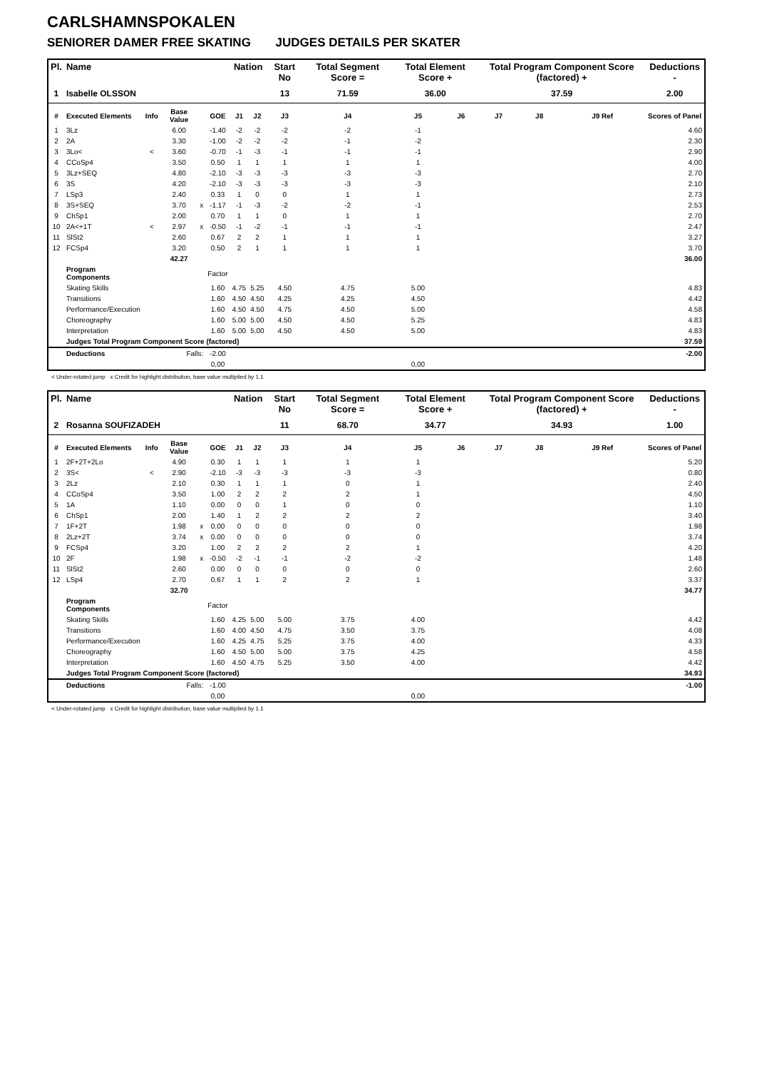CARLSHAMNSPOKALEN
SENIORER DAMER FREE SKATING JUDGES DETAILS PER SKATER
| Pl. | Name | | | | | Nation | | Start No | Total Segment Score = | Total Element Score + | | Total Program Component Score (factored) + | | | Deductions - |
| --- | --- | --- | --- | --- | --- | --- | --- | --- | --- | --- | --- | --- | --- | --- | --- |
| 1 | Isabelle OLSSON | | | | | | | 13 | 71.59 | 36.00 | | 37.59 | | | 2.00 |
| # | Executed Elements | Info | Base Value | | GOE | J1 | J2 | J3 | J4 | J5 | J6 | J7 | J8 | J9 Ref | Scores of Panel |
| 1 | 3Lz | | 6.00 | | -1.40 | -2 | -2 | -2 | -2 | -1 | | | | | 4.60 |
| 2 | 2A | | 3.30 | | -1.00 | -2 | -2 | -2 | -1 | -2 | | | | | 2.30 |
| 3 | 3Lo< | < | 3.60 | | -0.70 | -1 | -3 | -1 | -1 | -1 | | | | | 2.90 |
| 4 | CCoSp4 | | 3.50 | | 0.50 | 1 | 1 | 1 | 1 | 1 | | | | | 4.00 |
| 5 | 3Lz+SEQ | | 4.80 | | -2.10 | -3 | -3 | -3 | -3 | -3 | | | | | 2.70 |
| 6 | 3S | | 4.20 | | -2.10 | -3 | -3 | -3 | -3 | -3 | | | | | 2.10 |
| 7 | LSp3 | | 2.40 | | 0.33 | 1 | 0 | 0 | 1 | 1 | | | | | 2.73 |
| 8 | 3S+SEQ | | 3.70 | x | -1.17 | -1 | -3 | -2 | -2 | -1 | | | | | 2.53 |
| 9 | ChSp1 | | 2.00 | | 0.70 | 1 | 1 | 0 | 1 | 1 | | | | | 2.70 |
| 10 | 2A<+1T | < | 2.97 | x | -0.50 | -1 | -2 | -1 | -1 | -1 | | | | | 2.47 |
| 11 | SlSt2 | | 2.60 | | 0.67 | 2 | 2 | 1 | 1 | 1 | | | | | 3.27 |
| 12 | FCSp4 | | 3.20 | | 0.50 | 2 | 1 | 1 | 1 | 1 | | | | | 3.70 |
| | | | 42.27 | | | | | | | | | | | | 36.00 |
| | Program Components | | | | Factor | | | | | | | | | | |
| | Skating Skills | | | | 1.60 | 4.75 | 5.25 | 4.50 | 4.75 | 5.00 | | | | | 4.83 |
| | Transitions | | | | 1.60 | 4.50 | 4.50 | 4.25 | 4.25 | 4.50 | | | | | 4.42 |
| | Performance/Execution | | | | 1.60 | 4.50 | 4.50 | 4.75 | 4.50 | 5.00 | | | | | 4.58 |
| | Choreography | | | | 1.60 | 5.00 | 5.00 | 4.50 | 4.50 | 5.25 | | | | | 4.83 |
| | Interpretation | | | | 1.60 | 5.00 | 5.00 | 4.50 | 4.50 | 5.00 | | | | | 4.83 |
| | Judges Total Program Component Score (factored) | | | | | | | | | | | | | | 37.59 |
| | Deductions | Falls: | | | -2.00 | | | | | | | | | | -2.00 |
| | | | | | 0,00 | | | | | 0,00 | | | | | |
< Under-rotated jump x Credit for highlight distribution, base value multiplied by 1.1
| Pl. | Name | | | | | Nation | | Start No | Total Segment Score = | Total Element Score + | | Total Program Component Score (factored) + | | | Deductions - |
| --- | --- | --- | --- | --- | --- | --- | --- | --- | --- | --- | --- | --- | --- | --- | --- |
| 2 | Rosanna SOUFIZADEH | | | | | | | 11 | 68.70 | 34.77 | | 34.93 | | | 1.00 |
| # | Executed Elements | Info | Base Value | | GOE | J1 | J2 | J3 | J4 | J5 | J6 | J7 | J8 | J9 Ref | Scores of Panel |
| 1 | 2F+2T+2Lo | | 4.90 | | 0.30 | 1 | 1 | 1 | 1 | 1 | | | | | 5.20 |
| 2 | 3S< | < | 2.90 | | -2.10 | -3 | -3 | -3 | -3 | -3 | | | | | 0.80 |
| 3 | 2Lz | | 2.10 | | 0.30 | 1 | 1 | 1 | 0 | 1 | | | | | 2.40 |
| 4 | CCoSp4 | | 3.50 | | 1.00 | 2 | 2 | 2 | 2 | 1 | | | | | 4.50 |
| 5 | 1A | | 1.10 | | 0.00 | 0 | 0 | 1 | 0 | 0 | | | | | 1.10 |
| 6 | ChSp1 | | 2.00 | | 1.40 | 1 | 2 | 2 | 2 | 2 | | | | | 3.40 |
| 7 | 1F+2T | | 1.98 | x | 0.00 | 0 | 0 | 0 | 0 | 0 | | | | | 1.98 |
| 8 | 2Lz+2T | | 3.74 | x | 0.00 | 0 | 0 | 0 | 0 | 0 | | | | | 3.74 |
| 9 | FCSp4 | | 3.20 | | 1.00 | 2 | 2 | 2 | 2 | 1 | | | | | 4.20 |
| 10 | 2F | | 1.98 | x | -0.50 | -2 | -1 | -1 | -2 | -2 | | | | | 1.48 |
| 11 | SlSt2 | | 2.60 | | 0.00 | 0 | 0 | 0 | 0 | 0 | | | | | 2.60 |
| 12 | LSp4 | | 2.70 | | 0.67 | 1 | 1 | 2 | 2 | 1 | | | | | 3.37 |
| | | | 32.70 | | | | | | | | | | | | 34.77 |
| | Program Components | | | | Factor | | | | | | | | | | |
| | Skating Skills | | | | 1.60 | 4.25 | 5.00 | 5.00 | 3.75 | 4.00 | | | | | 4.42 |
| | Transitions | | | | 1.60 | 4.00 | 4.50 | 4.75 | 3.50 | 3.75 | | | | | 4.08 |
| | Performance/Execution | | | | 1.60 | 4.25 | 4.75 | 5.25 | 3.75 | 4.00 | | | | | 4.33 |
| | Choreography | | | | 1.60 | 4.50 | 5.00 | 5.00 | 3.75 | 4.25 | | | | | 4.58 |
| | Interpretation | | | | 1.60 | 4.50 | 4.75 | 5.25 | 3.50 | 4.00 | | | | | 4.42 |
| | Judges Total Program Component Score (factored) | | | | | | | | | | | | | | 34.93 |
| | Deductions | Falls: | | | -1.00 | | | | | | | | | | -1.00 |
| | | | | | 0,00 | | | | | 0,00 | | | | | |
< Under-rotated jump x Credit for highlight distribution, base value multiplied by 1.1